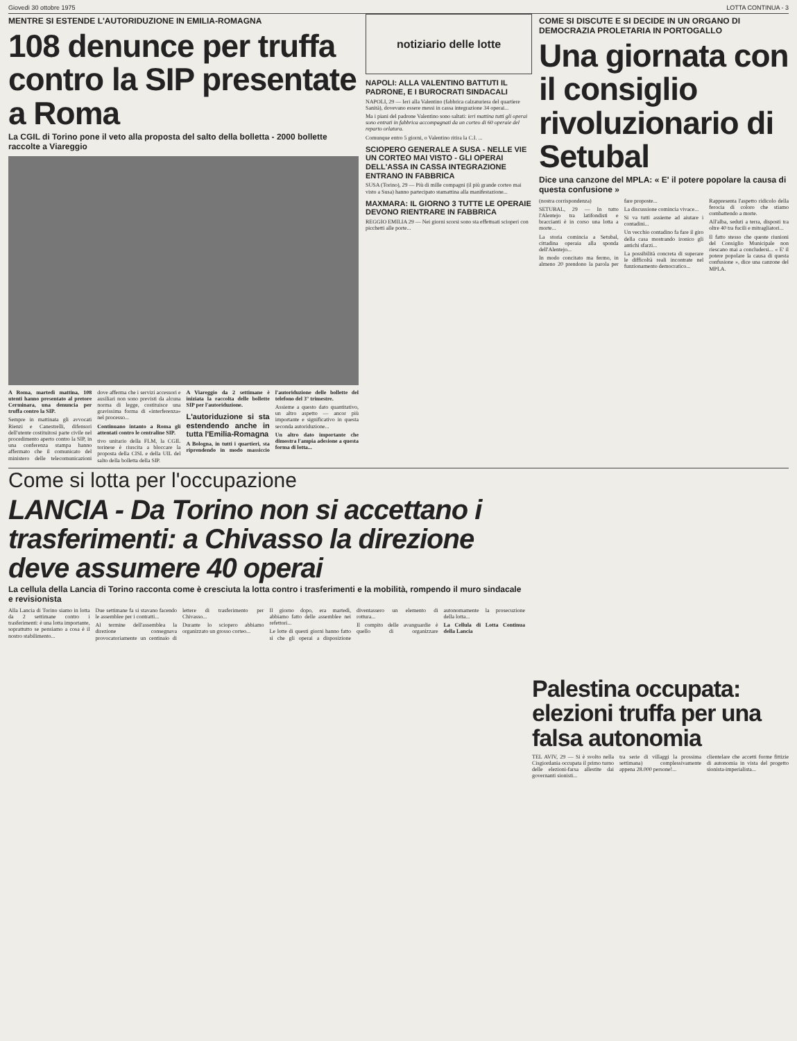Giovedì 30 ottobre 1975 LOTTA CONTINUA - 3
MENTRE SI ESTENDE L'AUTORIDUZIONE IN EMILIA-ROMAGNA
108 denunce per truffa contro la SIP presentate a Roma
La CGIL di Torino pone il veto alla proposta del salto della bolletta - 2000 bollette raccolte a Viareggio
A Roma, martedì mattina, 108 utenti hanno presentato al pretore Cerminara, una denuncia per truffa contro la SIP.
Sempre in mattinata gli avvocati Rienzi e Canestrelli, difensori dell'utente costituitosi parte civile nel procedimento aperto contro la SIP, in una conferenza stampa hanno affermato che il comunicato del ministero delle telecomunicazioni dove afferma che i servizi accessori e ausiliari non sono previsti da alcuna norma di legge, costituisce una gravissima forma di «interferenza» nel processo...
Continuano intanto a Roma gli attentati contro le centraline SIP.
tivo unitario della FLM, la CGIL torinese è riuscita a bloccare la proposta della CISL e della UIL del salto della bolletta della SIP.
A Viareggio da 2 settimane è iniziata la raccolta delle bollette SIP per l'autoriduzione.
L'autoriduzione si sta estendendo anche in tutta l'Emilia-Romagna
A Bologna, in tutti i quartieri, sta riprendendo in modo massiccio l'autoriduzione delle bollette del telefono del 3° trimestre.
Assieme a questo dato quantitativo, un altro aspetto — ancor più importante e significativo in questa seconda autoriduzione...
Un altro dato importante che dimostra l'ampia adesione a questa forma di lotta...
notiziario delle lotte
NAPOLI: ALLA VALENTINO BATTUTI IL PADRONE, E I BUROCRATI SINDACALI
NAPOLI, 29 — Ieri alla Valentino (fabbrica calzaturiera del quartiere Sanità), dovevano essere messi in cassa integrazione 34 operai...
Ma i piani del padrone Valentino sono saltati: ieri mattina tutti gli operai sono entrati in fabbrica accompagnati da un corteo di 60 operaie del reparto orlatura.
Comunque entro 5 giorni, o Valentino ritira la C.I. ...
SCIOPERO GENERALE A SUSA - NELLE VIE UN CORTEO MAI VISTO - GLI OPERAI DELL'ASSA IN CASSA INTEGRAZIONE ENTRANO IN FABBRICA
SUSA (Torino), 29 — Più di mille compagni (il più grande corteo mai visto a Susa) hanno partecipato stamattina alla manifestazione...
MAXMARA: IL GIORNO 3 TUTTE LE OPERAIE DEVONO RIENTRARE IN FABBRICA
REGGIO EMILIA 29 — Nei giorni scorsi sono sta effettuati scioperi con picchetti alle porte...
COME SI DISCUTE E SI DECIDE IN UN ORGANO DI DEMOCRAZIA PROLETARIA IN PORTOGALLO
Una giornata con il consiglio rivoluzionario di Setubal
Dice una canzone del MPLA: « E' il potere popolare la causa di questa confusione »
(nostra corrispondenza)
SETUBAL, 29 — In tutto l'Alentejo tra latifondisti e braccianti è in corso una lotta a morte...
La storia comincia a Setubal, cittadina operaia alla sponda dell'Alentejo...
In modo concitato ma fermo, in almeno 20 prendono la parola per fare proposte...
La discussione comincia vivace...
Si va tutti assieme ad aiutare i contadini...
Un vecchio contadino fa fare il giro della casa mostrando ironico gli antichi sfarzi...
La possibilità concreta di superare le difficoltà reali incontrate nel funzionamento democratico...
Rappresenta l'aspetto ridicolo della ferocia di coloro che stiamo combattendo a morte.
All'alba, seduti a terra, disposti tra oltre 40 tra fucili e mitragliatori...
Il fatto stesso che queste riunioni del Consiglio Municipale non riescano mai a concludersi... « E' il potere popolare la causa di questa confusione », dice una canzone del MPLA.
Come si lotta per l'occupazione
LANCIA - Da Torino non si accettano i trasferimenti: a Chivasso la direzione deve assumere 40 operai
La cellula della Lancia di Torino racconta come è cresciuta la lotta contro i trasferimenti e la mobilità, rompendo il muro sindacale e revisionista
Alla Lancia di Torino siamo in lotta da 2 settimane contro i trasferimenti: è una lotta importante, soprattutto se pensiamo a cosa è il nostro stabilimento...
Due settimane fa si stavano facendo le assemblee per i contratti...
Al termine dell'assemblea la direzione consegnava provocatoriamente un centinaio di lettere di trasferimento per Chivasso...
Durante lo sciopero abbiamo organizzato un grosso corteo...
Il giorno dopo, era martedì, abbiamo fatto delle assemblee nei refettori...
Le lotte di questi giorni hanno fatto sì che gli operai a disposizione diventassero un elemento di rottura...
Il compito delle avanguardie è quello di organizzare autonomamente la prosecuzione della lotta...
La Cellula di Lotta Continua della Lancia
Palestina occupata: elezioni truffa per una falsa autonomia
TEL AVIV, 29 — Si è svolto nella Cisgiordania occupata il primo turno delle elezioni-farsa allestite dai governanti sionisti...
tra serie di villaggi la prossima settimana) complessivamente appena 28.000 persone!...
clientelare che accetti forme fittizie di autonomia in vista del progetto sionista-imperialista...